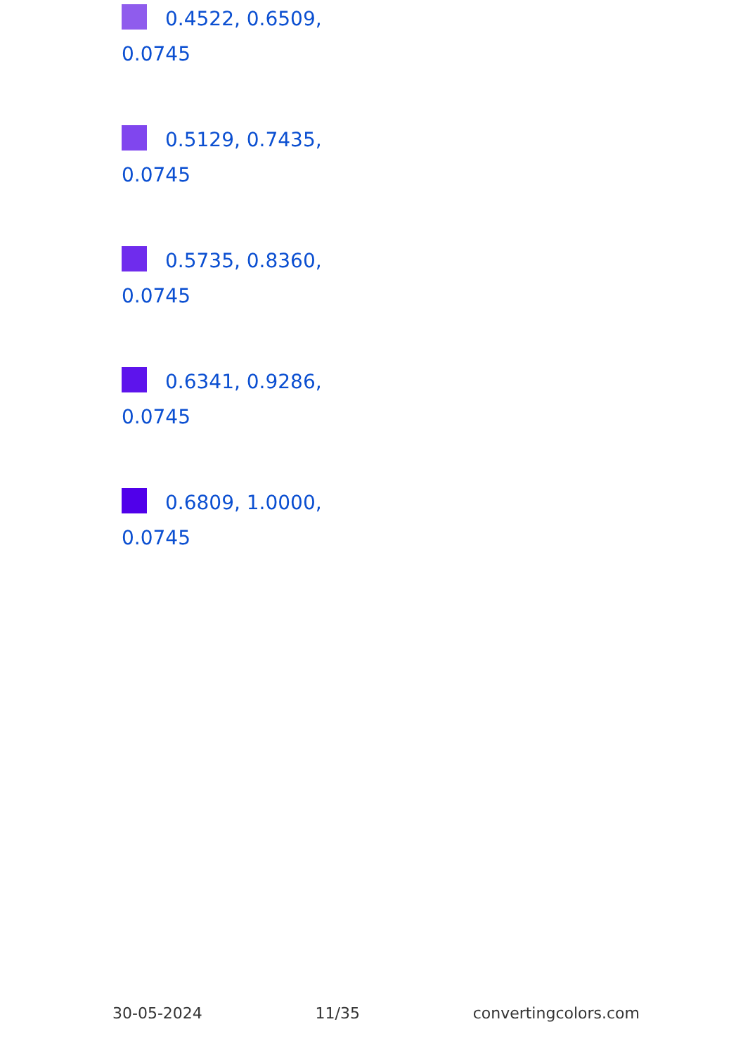0.4522, 0.6509, 0.0745
0.5129, 0.7435, 0.0745
0.5735, 0.8360, 0.0745
0.6341, 0.9286, 0.0745
0.6809, 1.0000, 0.0745
30-05-2024 11/35 convertingcolors.com